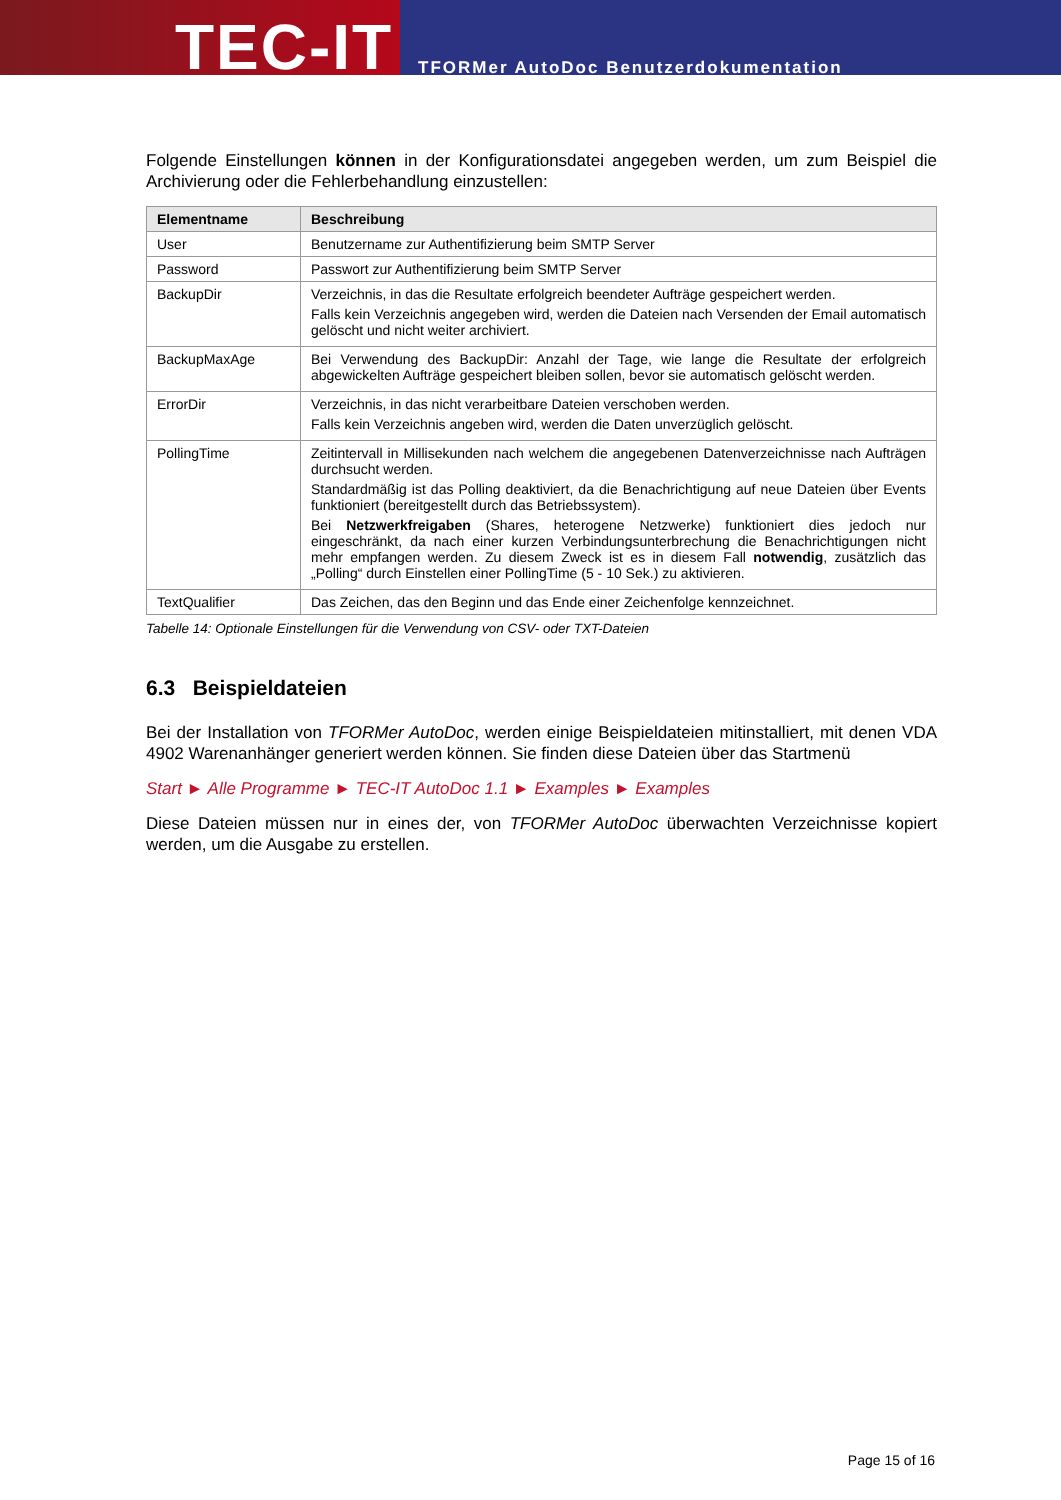TEC-IT
TFORMer AutoDoc Benutzerdokumentation
Folgende Einstellungen können in der Konfigurationsdatei angegeben werden, um zum Beispiel die Archivierung oder die Fehlerbehandlung einzustellen:
| Elementname | Beschreibung |
| --- | --- |
| User | Benutzername zur Authentifizierung beim SMTP Server |
| Password | Passwort zur Authentifizierung beim SMTP Server |
| BackupDir | Verzeichnis, in das die Resultate erfolgreich beendeter Aufträge gespeichert werden. Falls kein Verzeichnis angegeben wird, werden die Dateien nach Versenden der Email automatisch gelöscht und nicht weiter archiviert. |
| BackupMaxAge | Bei Verwendung des BackupDir: Anzahl der Tage, wie lange die Resultate der erfolgreich abgewickelten Aufträge gespeichert bleiben sollen, bevor sie automatisch gelöscht werden. |
| ErrorDir | Verzeichnis, in das nicht verarbeitbare Dateien verschoben werden. Falls kein Verzeichnis angeben wird, werden die Daten unverzüglich gelöscht. |
| PollingTime | Zeitintervall in Millisekunden nach welchem die angegebenen Datenverzeichnisse nach Aufträgen durchsucht werden. Standardmäßig ist das Polling deaktiviert, da die Benachrichtigung auf neue Dateien über Events funktioniert (bereitgestellt durch das Betriebssystem). Bei Netzwerkfreigaben (Shares, heterogene Netzwerke) funktioniert dies jedoch nur eingeschränkt, da nach einer kurzen Verbindungsunterbrechung die Benachrichtigungen nicht mehr empfangen werden. Zu diesem Zweck ist es in diesem Fall notwendig , zusätzlich das „Polling“ durch Einstellen einer PollingTime (5 - 10 Sek.) zu aktivieren. |
| TextQualifier | Das Zeichen, das den Beginn und das Ende einer Zeichenfolge kennzeichnet. |
Tabelle 14: Optionale Einstellungen für die Verwendung von CSV- oder TXT-Dateien
6.3 Beispieldateien
Bei der Installation von TFORMer AutoDoc, werden einige Beispieldateien mitinstalliert, mit denen VDA 4902 Warenanhänger generiert werden können. Sie finden diese Dateien über das Startmenü
Start ► Alle Programme ► TEC-IT AutoDoc 1.1 ► Examples ► Examples
Diese Dateien müssen nur in eines der, von TFORMer AutoDoc überwachten Verzeichnisse kopiert werden, um die Ausgabe zu erstellen.
Page 15 of 16